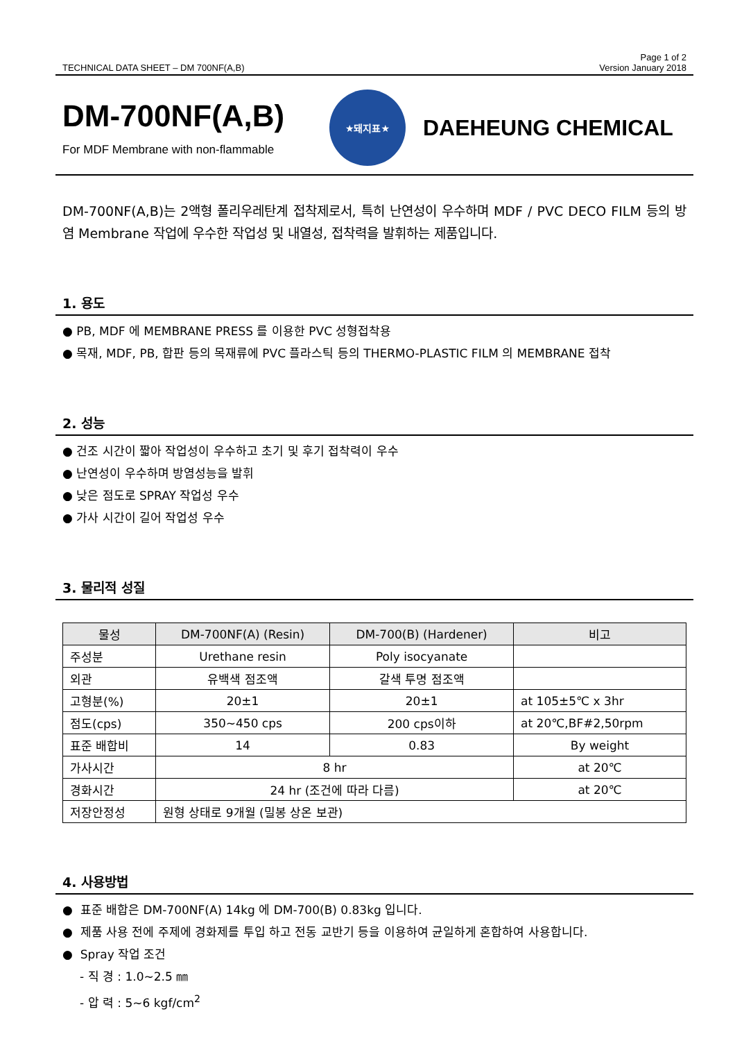TECHNICAL DATA SHEET – DM 700NF(A,B) Page 1 of 2
Version January 2018
DM-700NF(A,B)
For MDF Membrane with non-flammable
★돼지표★
DAEHEUNG CHEMICAL
DM-700NF(A,B)는 2액형 폴리우레탄계 접착제로서, 특히 난연성이 우수하며 MDF / PVC DECO FILM 등의 방염 Membrane 작업에 우수한 작업성 및 내열성, 접착력을 발휘하는 제품입니다.
1. 용도
● PB, MDF 에 MEMBRANE PRESS 를 이용한 PVC 성형접착용
● 목재, MDF, PB, 합판 등의 목재류에 PVC 플라스틱 등의 THERMO-PLASTIC FILM 의 MEMBRANE 접착
2. 성능
● 건조 시간이 짧아 작업성이 우수하고 초기 및 후기 접착력이 우수
● 난연성이 우수하며 방염성능을 발휘
● 낮은 점도로 SPRAY 작업성 우수
● 가사 시간이 길어 작업성 우수
3. 물리적 성질
| 물성 | DM-700NF(A) (Resin) | DM-700(B) (Hardener) | 비고 |
| --- | --- | --- | --- |
| 주성분 | Urethane resin | Poly isocyanate | |
| 외관 | 유백색 점조액 | 갈색 투명 점조액 | |
| 고형분(%) | 20±1 | 20±1 | at 105±5℃ x 3hr |
| 점도(cps) | 350~450 cps | 200 cps이하 | at 20℃,BF#2,50rpm |
| 표준 배합비 | 14 | 0.83 | By weight |
| 가사시간 | 8 hr | | at 20℃ |
| 경화시간 | 24 hr (조건에 따라 다름) | | at 20℃ |
| 저장안정성 | 원형 상태로 9개월 (밀봉 상온 보관) | | |
4. 사용방법
● 표준 배합은 DM-700NF(A) 14kg 에 DM-700(B) 0.83kg 입니다.
● 제품 사용 전에 주제에 경화제를 투입 하고 전동 교반기 등을 이용하여 균일하게 혼합하여 사용합니다.
● Spray 작업 조건
- 직 경 : 1.0~2.5 ㎜
- 압 력 : 5~6 kgf/cm<sup>2</sup>